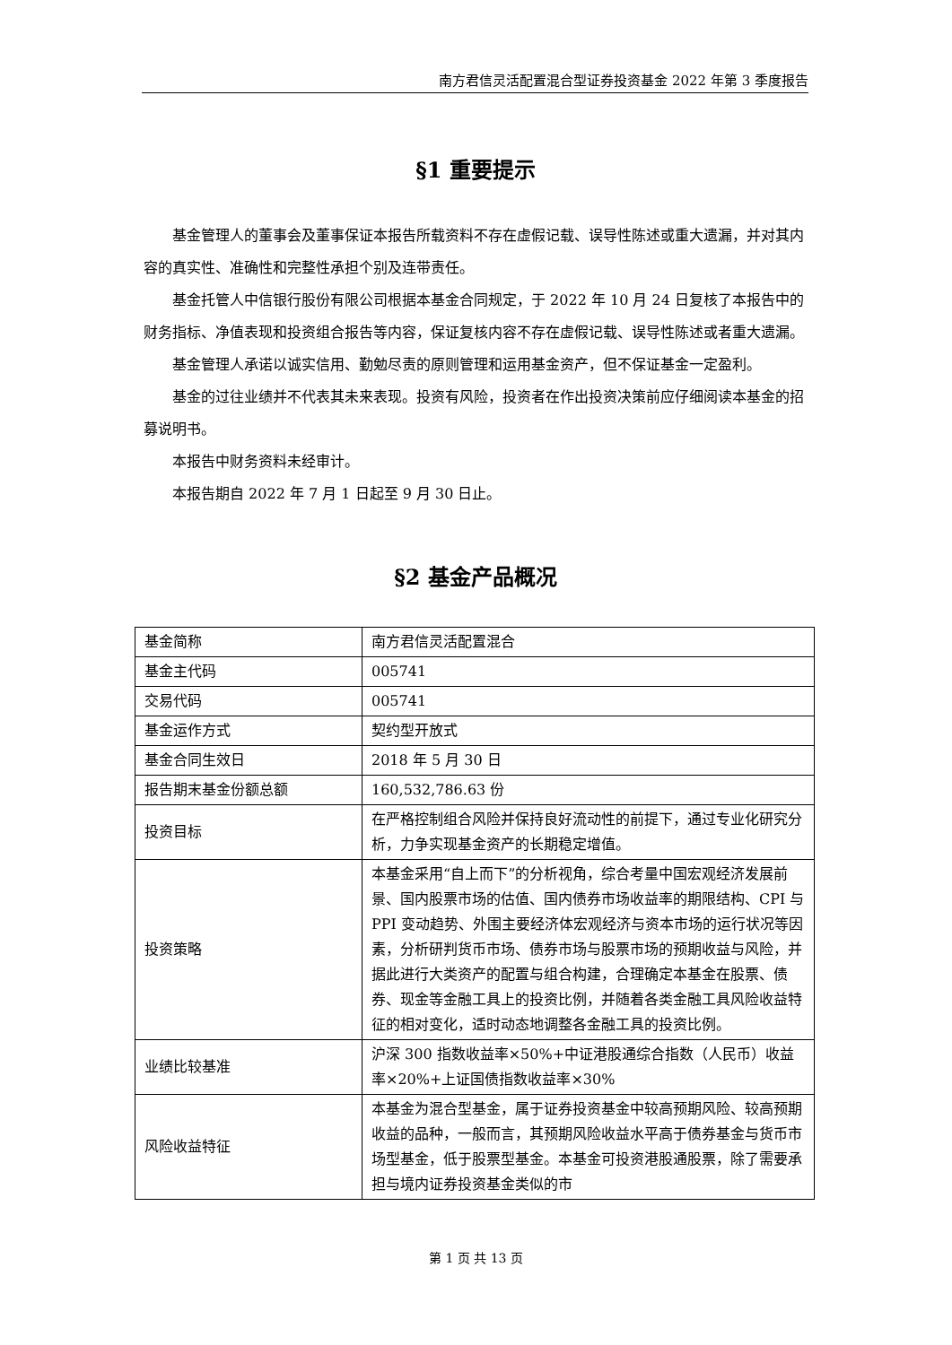南方君信灵活配置混合型证券投资基金 2022 年第 3 季度报告
§1 重要提示
基金管理人的董事会及董事保证本报告所载资料不存在虚假记载、误导性陈述或重大遗漏，并对其内容的真实性、准确性和完整性承担个别及连带责任。
基金托管人中信银行股份有限公司根据本基金合同规定，于 2022 年 10 月 24 日复核了本报告中的财务指标、净值表现和投资组合报告等内容，保证复核内容不存在虚假记载、误导性陈述或者重大遗漏。
基金管理人承诺以诚实信用、勤勉尽责的原则管理和运用基金资产，但不保证基金一定盈利。
基金的过往业绩并不代表其未来表现。投资有风险，投资者在作出投资决策前应仔细阅读本基金的招募说明书。
本报告中财务资料未经审计。
本报告期自 2022 年 7 月 1 日起至 9 月 30 日止。
§2 基金产品概况
| 基金简称 | 南方君信灵活配置混合 |
| 基金主代码 | 005741 |
| 交易代码 | 005741 |
| 基金运作方式 | 契约型开放式 |
| 基金合同生效日 | 2018 年 5 月 30 日 |
| 报告期末基金份额总额 | 160,532,786.63 份 |
| 投资目标 | 在严格控制组合风险并保持良好流动性的前提下，通过专业化研究分析，力争实现基金资产的长期稳定增值。 |
| 投资策略 | 本基金采用“自上而下”的分析视角，综合考量中国宏观经济发展前景、国内股票市场的估值、国内债券市场收益率的期限结构、CPI 与 PPI 变动趋势、外围主要经济体宏观经济与资本市场的运行状况等因素，分析研判货币市场、债券市场与股票市场的预期收益与风险，并据此进行大类资产的配置与组合构建，合理确定本基金在股票、债券、现金等金融工具上的投资比例，并随着各类金融工具风险收益特征的相对变化，适时动态地调整各金融工具的投资比例。 |
| 业绩比较基准 | 沪深 300 指数收益率×50%+中证港股通综合指数（人民币）收益率×20%+上证国债指数收益率×30% |
| 风险收益特征 | 本基金为混合型基金，属于证券投资基金中较高预期风险、较高预期收益的品种，一般而言，其预期风险收益水平高于债券基金与货币市场型基金，低于股票型基金。本基金可投资港股通股票，除了需要承担与境内证券投资基金类似的市 |
第 1 页 共 13 页